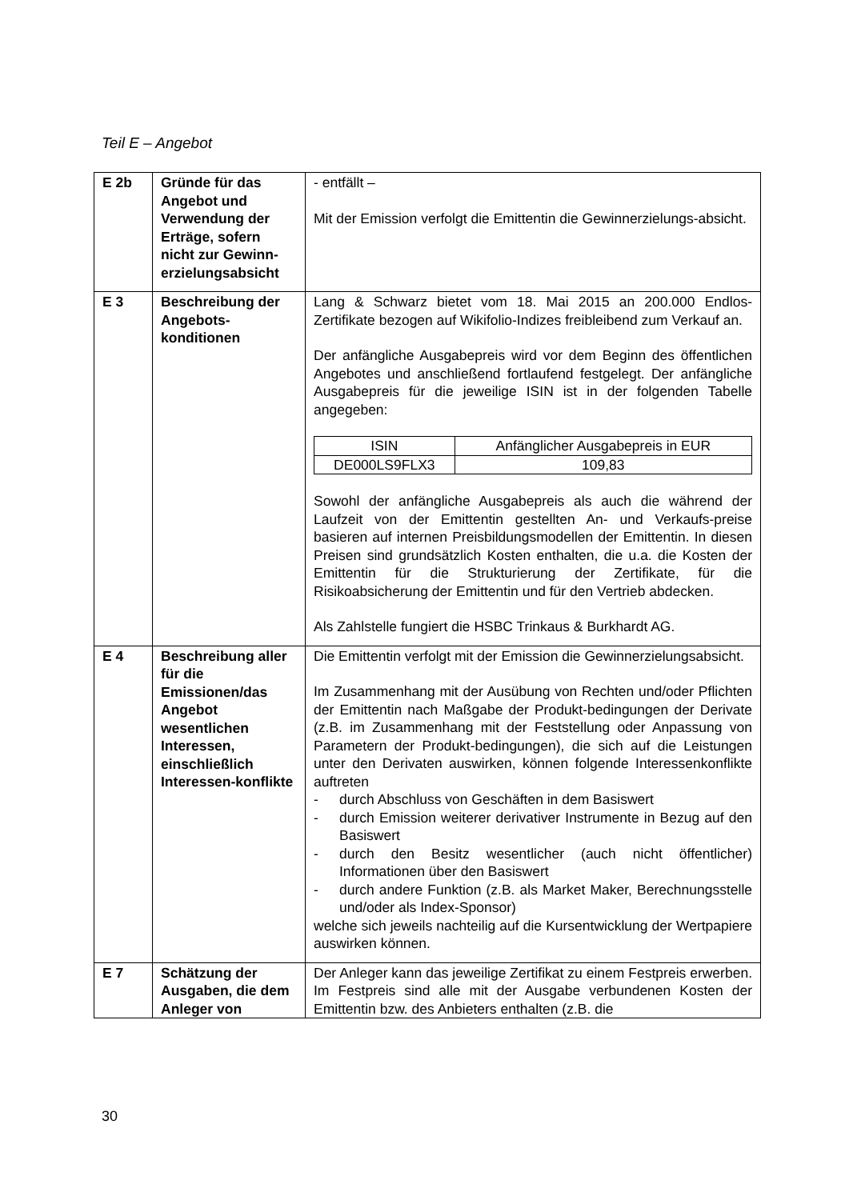Teil E – Angebot
| E 2b | Gründe für das Angebot und Verwendung der Erträge, sofern nicht zur Gewinn-erzielungsabsicht | - entfällt – Mit der Emission verfolgt die Emittentin die Gewinnerzielungs-absicht. |
| E 3 | Beschreibung der Angebots-konditionen | Lang & Schwarz bietet vom 18. Mai 2015 an 200.000 Endlos-Zertifikate bezogen auf Wikifolio-Indizes freibleibend zum Verkauf an. Der anfängliche Ausgabepreis wird vor dem Beginn des öffentlichen Angebotes und anschließend fortlaufend festgelegt. Der anfängliche Ausgabepreis für die jeweilige ISIN ist in der folgenden Tabelle angegeben: / ISIN / Anfänglicher Ausgabepreis in EUR / / --- / --- / / DE000LS9FLX3 / 109,83 / Sowohl der anfängliche Ausgabepreis als auch die während der Laufzeit von der Emittentin gestellten An- und Verkaufs-preise basieren auf internen Preisbildungsmodellen der Emittentin. In diesen Preisen sind grundsätzlich Kosten enthalten, die u.a. die Kosten der Emittentin für die Strukturierung der Zertifikate, für die Risikoabsicherung der Emittentin und für den Vertrieb abdecken. Als Zahlstelle fungiert die HSBC Trinkaus & Burkhardt AG. |
| E 4 | Beschreibung aller für die Emissionen/das Angebot wesentlichen Interessen, einschließlich Interessen-konflikte | Die Emittentin verfolgt mit der Emission die Gewinnerzielungsabsicht. Im Zusammenhang mit der Ausübung von Rechten und/oder Pflichten der Emittentin nach Maßgabe der Produkt-bedingungen der Derivate (z.B. im Zusammenhang mit der Feststellung oder Anpassung von Parametern der Produkt-bedingungen), die sich auf die Leistungen unter den Derivaten auswirken, können folgende Interessenkonflikte auftreten - durch Abschluss von Geschäften in dem Basiswert - durch Emission weiterer derivativer Instrumente in Bezug auf den Basiswert - durch den Besitz wesentlicher (auch nicht öffentlicher) Informationen über den Basiswert - durch andere Funktion (z.B. als Market Maker, Berechnungsstelle und/oder als Index-Sponsor) welche sich jeweils nachteilig auf die Kursentwicklung der Wertpapiere auswirken können. |
| E 7 | Schätzung der Ausgaben, die dem Anleger von | Der Anleger kann das jeweilige Zertifikat zu einem Festpreis erwerben. Im Festpreis sind alle mit der Ausgabe verbundenen Kosten der Emittentin bzw. des Anbieters enthalten (z.B. die |
30